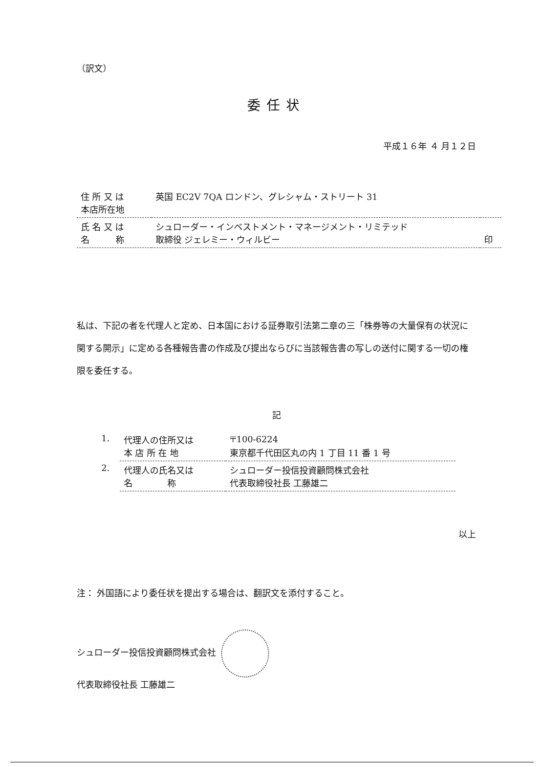（訳文）
委任状
平成１６年 ４ 月１２日
| 住 所 又 は 本店所在地 | 英国 EC2V 7QA ロンドン、グレシャム・ストリート 31 | |
| 氏 名 又 は 名 称 | シュローダー・インベストメント・マネージメント・リミテッド 取締役 ジェレミー・ウィルビー | 印 |
私は、下記の者を代理人と定め、日本国における証券取引法第二章の三「株券等の大量保有の状況に関する開示」に定める各種報告書の作成及び提出ならびに当該報告書の写しの送付に関する一切の権限を委任する。
記
| 1. | 代理人の住所又は 本 店 所 在 地 | 〒100-6224 東京都千代田区丸の内 1 丁目 11 番 1 号 |
| 2. | 代理人の氏名又は 名 称 | シュローダー投信投資顧問株式会社 代表取締役社長 工藤雄二 |
以上
注： 外国語により委任状を提出する場合は、翻訳文を添付すること。
シュローダー投信投資顧問株式会社
代表取締役社長 工藤雄二